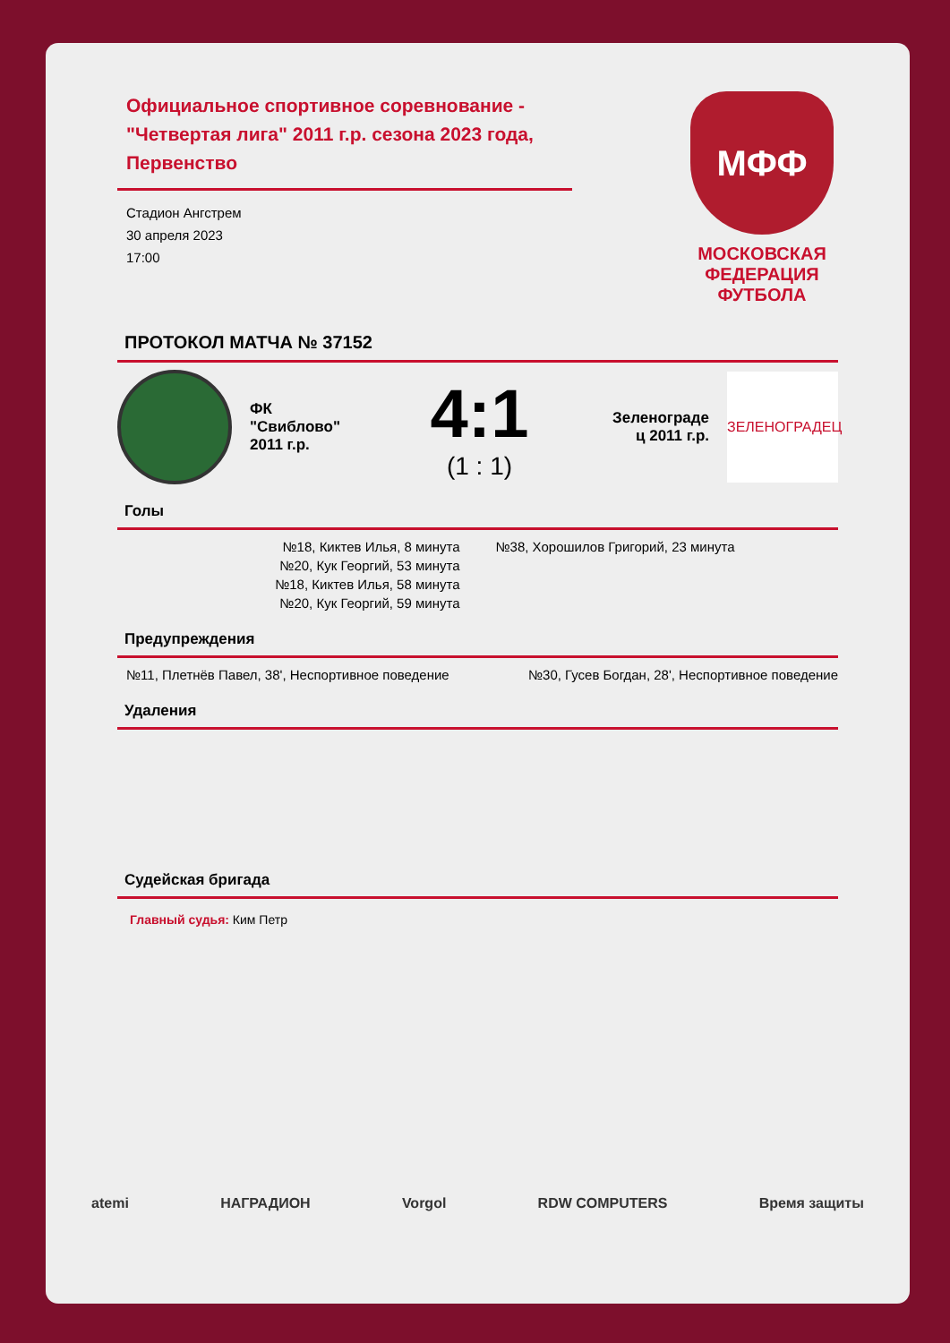Официальное спортивное соревнование - "Четвертая лига" 2011 г.р. сезона 2023 года, Первенство
Стадион Ангстрем
30 апреля 2023
17:00
МФФ
МОСКОВСКАЯ
ФЕДЕРАЦИЯ
ФУТБОЛА
ПРОТОКОЛ МАТЧА № 37152
ФК "Свиблово" 2011 г.р.
4:1
(1 : 1)
Зеленограде ц 2011 г.р.
ЗЕЛЕНОГРАДЕЦ
Голы
№18, Киктев Илья, 8 минута
№20, Кук Георгий, 53 минута
№18, Киктев Илья, 58 минута
№20, Кук Георгий, 59 минута
№38, Хорошилов Григорий, 23 минута
Предупреждения
№11, Плетнёв Павел, 38', Неспортивное поведение
№30, Гусев Богдан, 28', Неспортивное поведение
Удаления
Судейская бригада
Главный судья: Ким Петр
atemi НАГРАДИОН Vorgol RDW COMPUTERS Время защиты